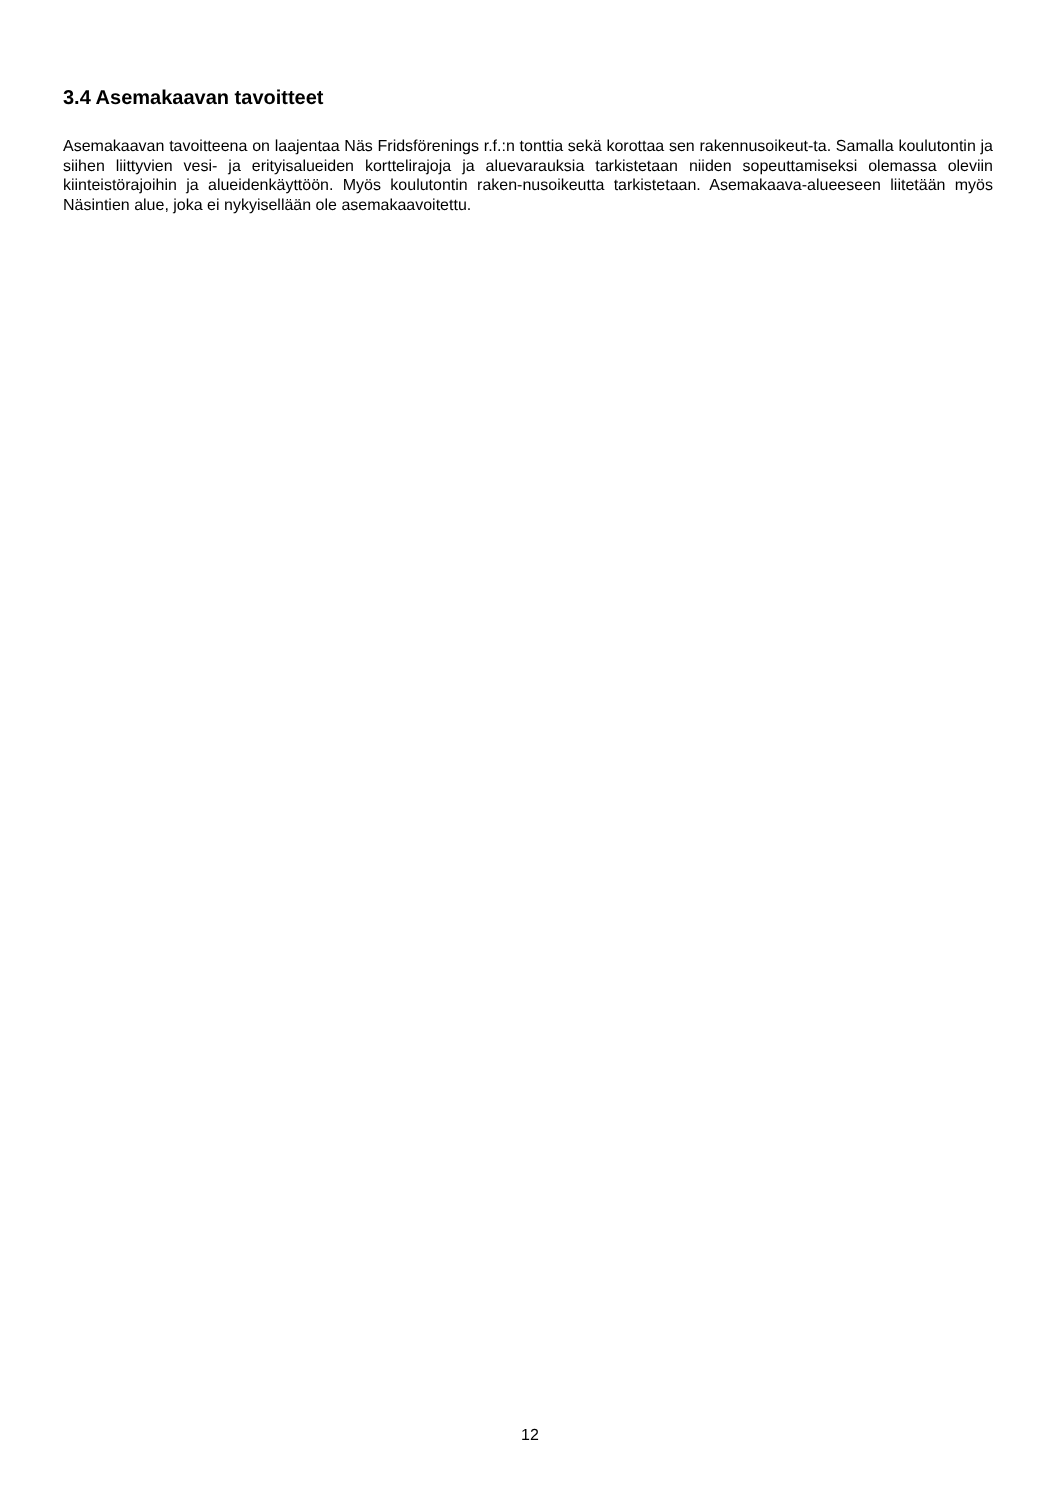3.4 Asemakaavan tavoitteet
Asemakaavan tavoitteena on laajentaa Näs Fridsförenings r.f.:n tonttia sekä korottaa sen rakennusoikeut-ta. Samalla koulutontin ja siihen liittyvien vesi- ja erityisalueiden korttelirajoja ja aluevarauksia tarkistetaan niiden sopeuttamiseksi olemassa oleviin kiinteistörajoihin ja alueidenkäyttöön. Myös koulutontin raken-nusoikeutta tarkistetaan. Asemakaava-alueeseen liitetään myös Näsintien alue, joka ei nykyisellään ole asemakaavoitettu.
12